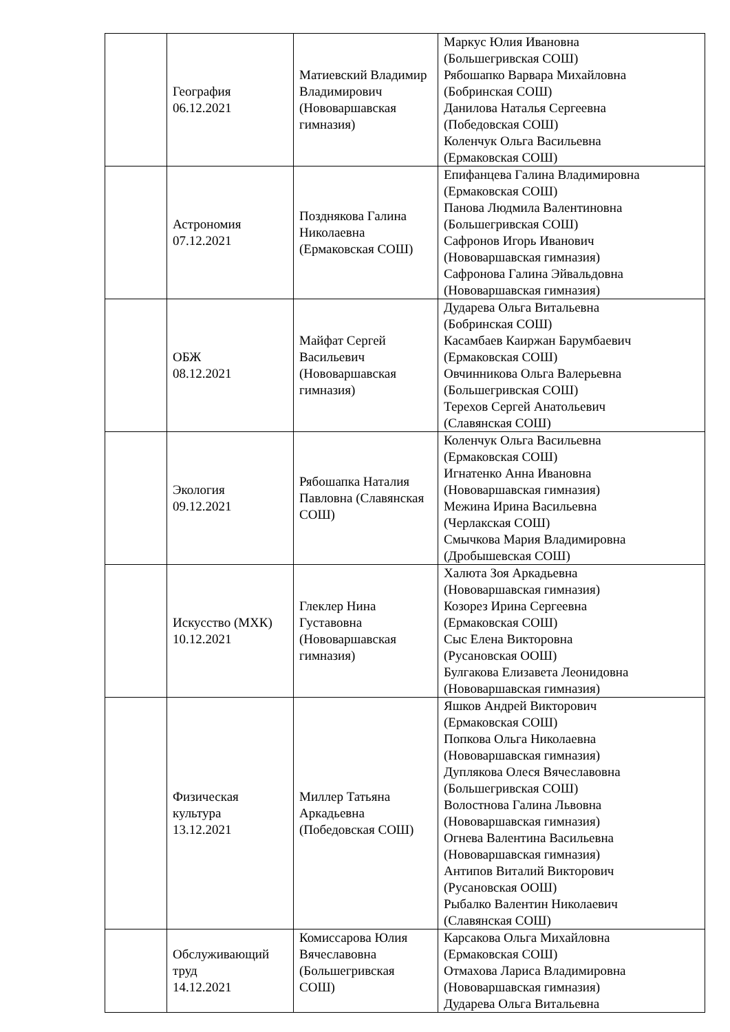| | География 06.12.2021 | Матиевский Владимир Владимирович (Нововаршавская гимназия) | Маркус Юлия Ивановна (Большегривская СОШ) Рябошапко Варвара Михайловна (Бобринская СОШ) Данилова Наталья Сергеевна (Победовская СОШ) Коленчук Ольга Васильевна (Ермаковская СОШ) |
| | Астрономия 07.12.2021 | Позднякова Галина Николаевна (Ермаковская СОШ) | Епифанцева Галина Владимировна (Ермаковская СОШ) Панова Людмила Валентиновна (Большегривская СОШ) Сафронов Игорь Иванович (Нововаршавская гимназия) Сафронова Галина Эйвальдовна (Нововаршавская гимназия) |
| | ОБЖ 08.12.2021 | Майфат Сергей Васильевич (Нововаршавская гимназия) | Дударева Ольга Витальевна (Бобринская СОШ) Касамбаев Каиржан Барумбаевич (Ермаковская СОШ) Овчинникова Ольга Валерьевна (Большегривская СОШ) Терехов Сергей Анатольевич (Славянская СОШ) |
| | Экология 09.12.2021 | Рябошапка Наталия Павловна (Славянская СОШ) | Коленчук Ольга Васильевна (Ермаковская СОШ) Игнатенко Анна Ивановна (Нововаршавская гимназия) Межина Ирина Васильевна (Черлакская СОШ) Смычкова Мария Владимировна (Дробышевская СОШ) |
| | Искусство (МХК) 10.12.2021 | Глеклер Нина Густавовна (Нововаршавская гимназия) | Халюта Зоя Аркадьевна (Нововаршавская гимназия) Козорез Ирина Сергеевна (Ермаковская СОШ) Сыс Елена Викторовна (Русановская ООШ) Булгакова Елизавета Леонидовна (Нововаршавская гимназия) |
| | Физическая культура 13.12.2021 | Миллер Татьяна Аркадьевна (Победовская СОШ) | Яшков Андрей Викторович (Ермаковская СОШ) Попкова Ольга Николаевна (Нововаршавская гимназия) Дуплякова Олеся Вячеславовна (Большегривская СОШ) Волостнова Галина Львовна (Нововаршавская гимназия) Огнева Валентина Васильевна (Нововаршавская гимназия) Антипов Виталий Викторович (Русановская ООШ) Рыбалко Валентин Николаевич (Славянская СОШ) |
| | Обслуживающий труд 14.12.2021 | Комиссарова Юлия Вячеславовна (Большегривская СОШ) | Карсакова Ольга Михайловна (Ермаковская СОШ) Отмахова Лариса Владимировна (Нововаршавская гимназия) Дударева Ольга Витальевна |